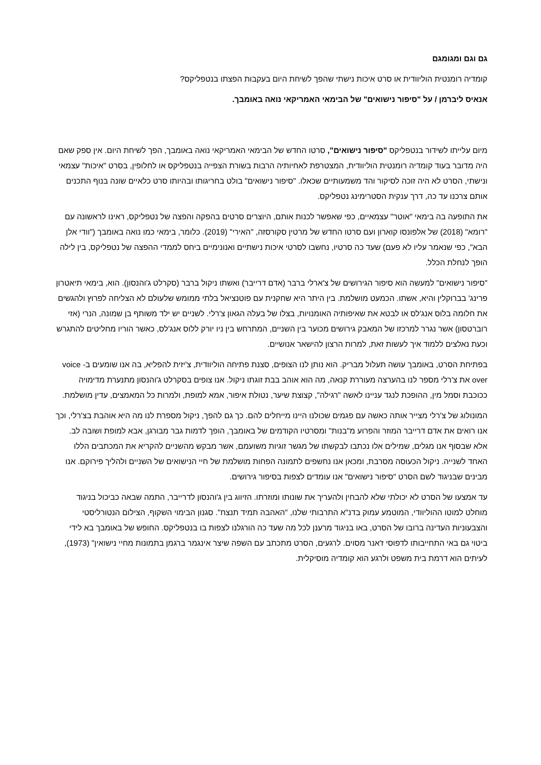גם וגם ומגומגם
קומדיה רומנטית הוליוודית או סרט איכות נישתי שהפך לשיחת היום בעקבות הפצתו בנטפליקס?
אנאיס ליברמן / על "סיפור נישואים" של הבימאי האמריקאי נואה באומבך.
מיום עלייתו לשידור בנטפליקס "סיפור נישואים", סרטו החדש של הבימאי האמריקאי נואה באומבך, הפך לשיחת היום. אין ספק שאם היה מדובר בעוד קומדיה רומנטית הוליוודית, המצטרפת לאחיותיה הרבות בשורת הצפייה בנטפליקס או לחלופין, בסרט "איכות" עצמאי ונישתי, הסרט לא היה זוכה לסיקור והד משמעותיים שכאלו. "סיפור נישואים" בולט בחריגותו ובהיותו סרט כלאיים שונה בנוף התכנים אותם צרכנו עד כה, דרך ענקית הסטרימינג נטפליקס.
את התופעה בה בימאי "אוטר" עצמאיים, כפי שאפשר לכנות אותם, היוצרים סרטים בהפקה והפצה של נטפליקס, ראינו לראשונה עם "רומא" (2018) של אלפונסו קוארון ועם סרטו החדש של מרטין סקורסזה, "האירי" (2019). כלומר, בימאי כמו נואה באומבך ("וודי אלן הבא", כפי שנאמר עליו לא פעם) שעד כה סרטיו, נחשבו לסרטי איכות נישתיים ואנונימיים ביחס לממדי ההפצה של נטפליקס, בין לילה הופך לנחלת הכלל.
"סיפור נישואים" למעשה הוא סיפור הגירושים של צ'ארלי ברבר (אדם דרייבר) ואשתו ניקול ברבר (סקרלט ג'והנסון). הוא, בימאי תיאטרון פרינג' בברוקלין והיא, אשתו. הכמעט מושלמת. בין היתר היא שחקנית עם פוטנציאל בלתי ממומש שלעולם לא הצליחה לפרוץ ולהגשים את חלומה בלוס אנג'לס או לבטא את שאיפותיה האומנויות, בצלו של בעלה הגאון צ'רלי. לשניים יש ילד משותף בן שמונה, הנרי (אזי רוברטסון) אשר נגרר למרכזו של המאבק גירושים מכוער בין השניים, המתרחש בין ניו יורק ללוס אנג'לס, כאשר הוריו מחליטים להתגרש וכעת נאלצים ללמוד איך לעשות זאת, למרות הרצון להישאר אנושיים.
בפתיחת הסרט, באומבך עושה תעלול מבריק. הוא נותן לנו הצופים, סצנת פתיחה הוליוודית, צ'יזית להפליא, בה אנו שומעים ב- voice over את צ'רלי מספר לנו בהערצה מעוררת קנאה, מה הוא אוהב בבת זוגתו ניקול. אנו צופים בסקרלט ג'והנסון מתנערת מדימויה ככוכבת וסמל מין, ההופכת לנגד עניינו לאשה "רגילה", קצוצת שיער, נטולת איפור, אמא למופת, ולמרות כל המאמצים, עדין מושלמת.
המונולוג של צ'רלי מצייר אותה כאשה עם פגמים שכולנו היינו מייחלים להם. כך גם להפך, ניקול מספרת לנו מה היא אוהבת בצ'רלי, וכך אנו רואים את אדם דרייבר המוזר והפרוע מ"בנות" ומסרטיו הקודמים של באומבך, הופך לדמות גבר מבורגן, אבא למופת ושובה לב. אלא שבסוף אנו מגלים, שמילים אלו נכתבו לבקשתו של מגשר זוגיות משועמם, אשר מבקש מהשניים להקריא את המכתבים הללו האחד לשנייה. ניקול הכעוסה מסרבת, ומכאן אנו נחשפים לתמונה הפחות מושלמת של חיי הנישואים של השניים ולהליך פירוקם. אנו מבינים שבניגוד לשם הסרט "סיפור נישואים" אנו עומדים לצפות בסיפור גירושים.
עד אמצעו של הסרט לא יכולתי שלא להבחין ולהעריך את שונותו ומוזרתו. הזיווג בין ג'והנסון לדרייבר, התמה שבאה כביכול בניגוד מוחלט למוטו ההוליוודי, המוטמע עמוק בדנ"א התרבותי שלנו, "האהבה תמיד תנצח". סגנון הבימוי השקוף, הצילום הנטורליסטי והצבעוניות העדינה ברובו של הסרט, באו בניגוד מרענן לכל מה שעד כה הורגלנו לצפות בו בנטפליקס. החופש של באומבך בא לידי ביטוי גם באי התחייבותו לדפוסי ז'אנר מסוים. לרגעים, הסרט מתכתב עם השפה שיצר אינגמר ברגמן בתמונות מחיי נישואין" (1973), לעיתים הוא דרמת בית משפט ולרגע הוא קומדיה מוסיקלית.